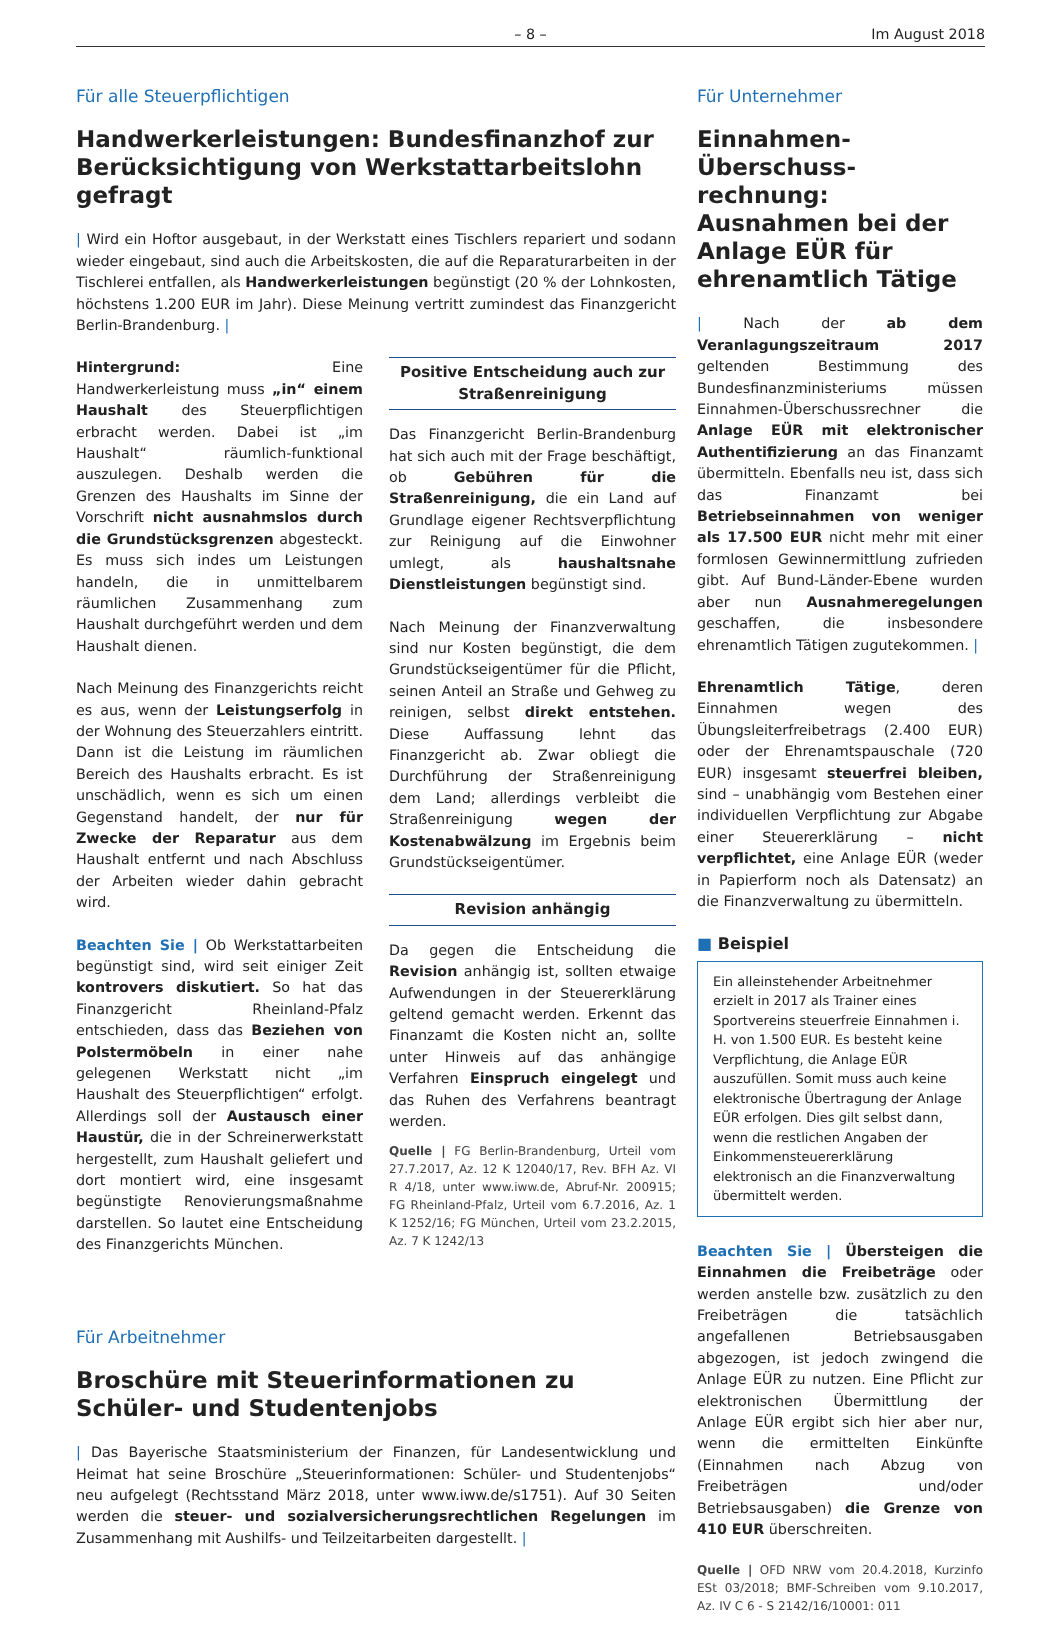– 8 – Im August 2018
Für alle Steuerpflichtigen
Handwerkerleistungen: Bundesfinanzhof zur Berücksichtigung von Werkstattarbeitslohn gefragt
| Wird ein Hoftor ausgebaut, in der Werkstatt eines Tischlers repariert und sodann wieder eingebaut, sind auch die Arbeitskosten, die auf die Reparaturarbeiten in der Tischlerei entfallen, als Handwerkerleistungen begünstigt (20 % der Lohnkosten, höchstens 1.200 EUR im Jahr). Diese Meinung vertritt zumindest das Finanzgericht Berlin-Brandenburg. |
Hintergrund: Eine Handwerkerleistung muss „in“ einem Haushalt des Steuerpflichtigen erbracht werden. Dabei ist „im Haushalt“ räumlich-funktional auszulegen. Deshalb werden die Grenzen des Haushalts im Sinne der Vorschrift nicht ausnahmslos durch die Grundstücksgrenzen abgesteckt. Es muss sich indes um Leistungen handeln, die in unmittelbarem räumlichen Zusammenhang zum Haushalt durchgeführt werden und dem Haushalt dienen.
Nach Meinung des Finanzgerichts reicht es aus, wenn der Leistungserfolg in der Wohnung des Steuerzahlers eintritt. Dann ist die Leistung im räumlichen Bereich des Haushalts erbracht. Es ist unschädlich, wenn es sich um einen Gegenstand handelt, der nur für Zwecke der Reparatur aus dem Haushalt entfernt und nach Abschluss der Arbeiten wieder dahin gebracht wird.
Beachten Sie | Ob Werkstattarbeiten begünstigt sind, wird seit einiger Zeit kontrovers diskutiert. So hat das Finanzgericht Rheinland-Pfalz entschieden, dass das Beziehen von Polstermöbeln in einer nahe gelegenen Werkstatt nicht „im Haushalt des Steuerpflichtigen“ erfolgt. Allerdings soll der Austausch einer Haustür, die in der Schreinerwerkstatt hergestellt, zum Haushalt geliefert und dort montiert wird, eine insgesamt begünstigte Renovierungsmaßnahme darstellen. So lautet eine Entscheidung des Finanzgerichts München.
Positive Entscheidung auch zur Straßenreinigung
Das Finanzgericht Berlin-Brandenburg hat sich auch mit der Frage beschäftigt, ob Gebühren für die Straßenreinigung, die ein Land auf Grundlage eigener Rechtsverpflichtung zur Reinigung auf die Einwohner umlegt, als haushaltsnahe Dienstleistungen begünstigt sind.
Nach Meinung der Finanzverwaltung sind nur Kosten begünstigt, die dem Grundstückseigentümer für die Pflicht, seinen Anteil an Straße und Gehweg zu reinigen, selbst direkt entstehen. Diese Auffassung lehnt das Finanzgericht ab. Zwar obliegt die Durchführung der Straßenreinigung dem Land; allerdings verbleibt die Straßenreinigung wegen der Kostenabwälzung im Ergebnis beim Grundstückseigentümer.
Revision anhängig
Da gegen die Entscheidung die Revision anhängig ist, sollten etwaige Aufwendungen in der Steuererklärung geltend gemacht werden. Erkennt das Finanzamt die Kosten nicht an, sollte unter Hinweis auf das anhängige Verfahren Einspruch eingelegt und das Ruhen des Verfahrens beantragt werden.
Quelle | FG Berlin-Brandenburg, Urteil vom 27.7.2017, Az. 12 K 12040/17, Rev. BFH Az. VI R 4/18, unter www.iww.de, Abruf-Nr. 200915; FG Rheinland-Pfalz, Urteil vom 6.7.2016, Az. 1 K 1252/16; FG München, Urteil vom 23.2.2015, Az. 7 K 1242/13
Für Arbeitnehmer
Broschüre mit Steuerinformationen zu Schüler- und Studentenjobs
| Das Bayerische Staatsministerium der Finanzen, für Landesentwicklung und Heimat hat seine Broschüre „Steuerinformationen: Schüler- und Studentenjobs“ neu aufgelegt (Rechtsstand März 2018, unter www.iww.de/s1751). Auf 30 Seiten werden die steuer- und sozialversicherungsrechtlichen Regelungen im Zusammenhang mit Aushilfs- und Teilzeitarbeiten dargestellt. |
Für Unternehmer
Einnahmen-Überschuss-rechnung: Ausnahmen bei der Anlage EÜR für ehrenamtlich Tätige
| Nach der ab dem Veranlagungszeitraum 2017 geltenden Bestimmung des Bundesfinanzministeriums müssen Einnahmen-Überschussrechner die Anlage EÜR mit elektronischer Authentifizierung an das Finanzamt übermitteln. Ebenfalls neu ist, dass sich das Finanzamt bei Betriebseinnahmen von weniger als 17.500 EUR nicht mehr mit einer formlosen Gewinnermittlung zufrieden gibt. Auf Bund-Länder-Ebene wurden aber nun Ausnahmeregelungen geschaffen, die insbesondere ehrenamtlich Tätigen zugutekommen. |
Ehrenamtlich Tätige, deren Einnahmen wegen des Übungsleiterfreibetrags (2.400 EUR) oder der Ehrenamtspauschale (720 EUR) insgesamt steuerfrei bleiben, sind – unabhängig vom Bestehen einer individuellen Verpflichtung zur Abgabe einer Steuererklärung – nicht verpflichtet, eine Anlage EÜR (weder in Papierform noch als Datensatz) an die Finanzverwaltung zu übermitteln.
■ Beispiel
Ein alleinstehender Arbeitnehmer erzielt in 2017 als Trainer eines Sportvereins steuerfreie Einnahmen i. H. von 1.500 EUR. Es besteht keine Verpflichtung, die Anlage EÜR auszufüllen. Somit muss auch keine elektronische Übertragung der Anlage EÜR erfolgen. Dies gilt selbst dann, wenn die restlichen Angaben der Einkommensteuererklärung elektronisch an die Finanzverwaltung übermittelt werden.
Beachten Sie | Übersteigen die Einnahmen die Freibeträge oder werden anstelle bzw. zusätzlich zu den Freibeträgen die tatsächlich angefallenen Betriebsausgaben abgezogen, ist jedoch zwingend die Anlage EÜR zu nutzen. Eine Pflicht zur elektronischen Übermittlung der Anlage EÜR ergibt sich hier aber nur, wenn die ermittelten Einkünfte (Einnahmen nach Abzug von Freibeträgen und/oder Betriebsausgaben) die Grenze von 410 EUR überschreiten.
Quelle | OFD NRW vom 20.4.2018, Kurzinfo ESt 03/2018; BMF-Schreiben vom 9.10.2017, Az. IV C 6 - S 2142/16/10001: 011